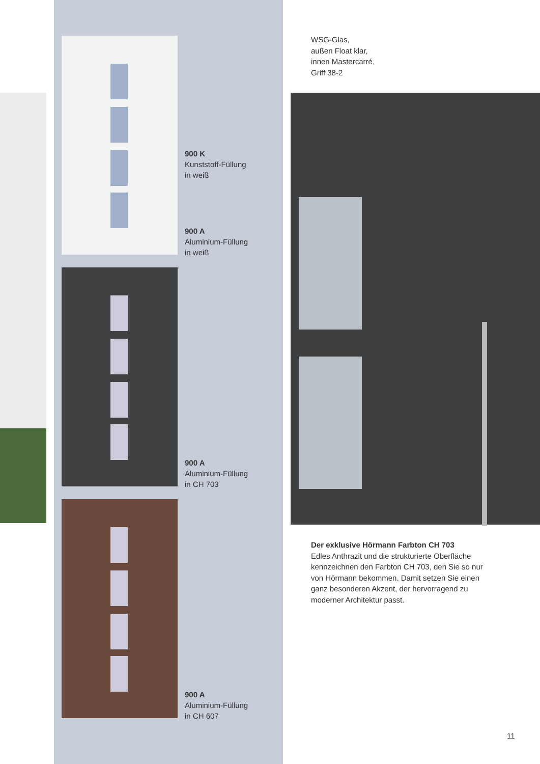900 K
Kunststoff-Füllung
in weiß
900 A
Aluminium-Füllung
in weiß
900 A
Aluminium-Füllung
in CH 703
900 A
Aluminium-Füllung
in CH 607
WSG-Glas,
außen Float klar,
innen Mastercarré,
Griff 38-2
Der exklusive Hörmann Farbton CH 703
Edles Anthrazit und die strukturierte Oberfläche kennzeichnen den Farbton CH 703, den Sie so nur von Hörmann bekommen. Damit setzen Sie einen ganz besonderen Akzent, der hervorragend zu moderner Architektur passt.
11